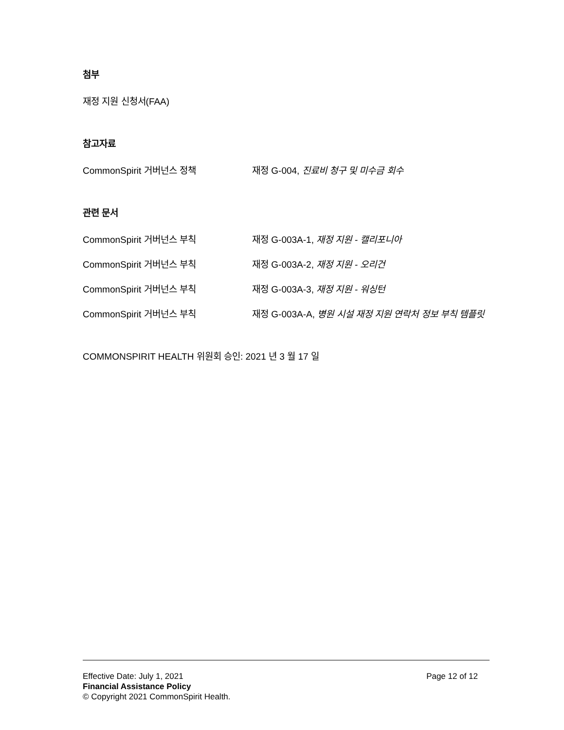첨부
재정 지원 신청서(FAA)
참고자료
CommonSpirit 거버넌스 정책 재정 G-004, 진료비 청구 및 미수금 회수
관련 문서
CommonSpirit 거버넌스 부칙 재정 G-003A-1, 재정 지원 - 캘리포니아
CommonSpirit 거버넌스 부칙 재정 G-003A-2, 재정 지원 - 오리건
CommonSpirit 거버넌스 부칙 재정 G-003A-3, 재정 지원 - 워싱턴
CommonSpirit 거버넌스 부칙 재정 G-003A-A, 병원 시설 재정 지원 연락처 정보 부칙 템플릿
COMMONSPIRIT HEALTH 위원회 승인: 2021 년 3 월 17 일
Effective Date: July 1, 2021 Page 12 of 12
Financial Assistance Policy
© Copyright 2021 CommonSpirit Health.